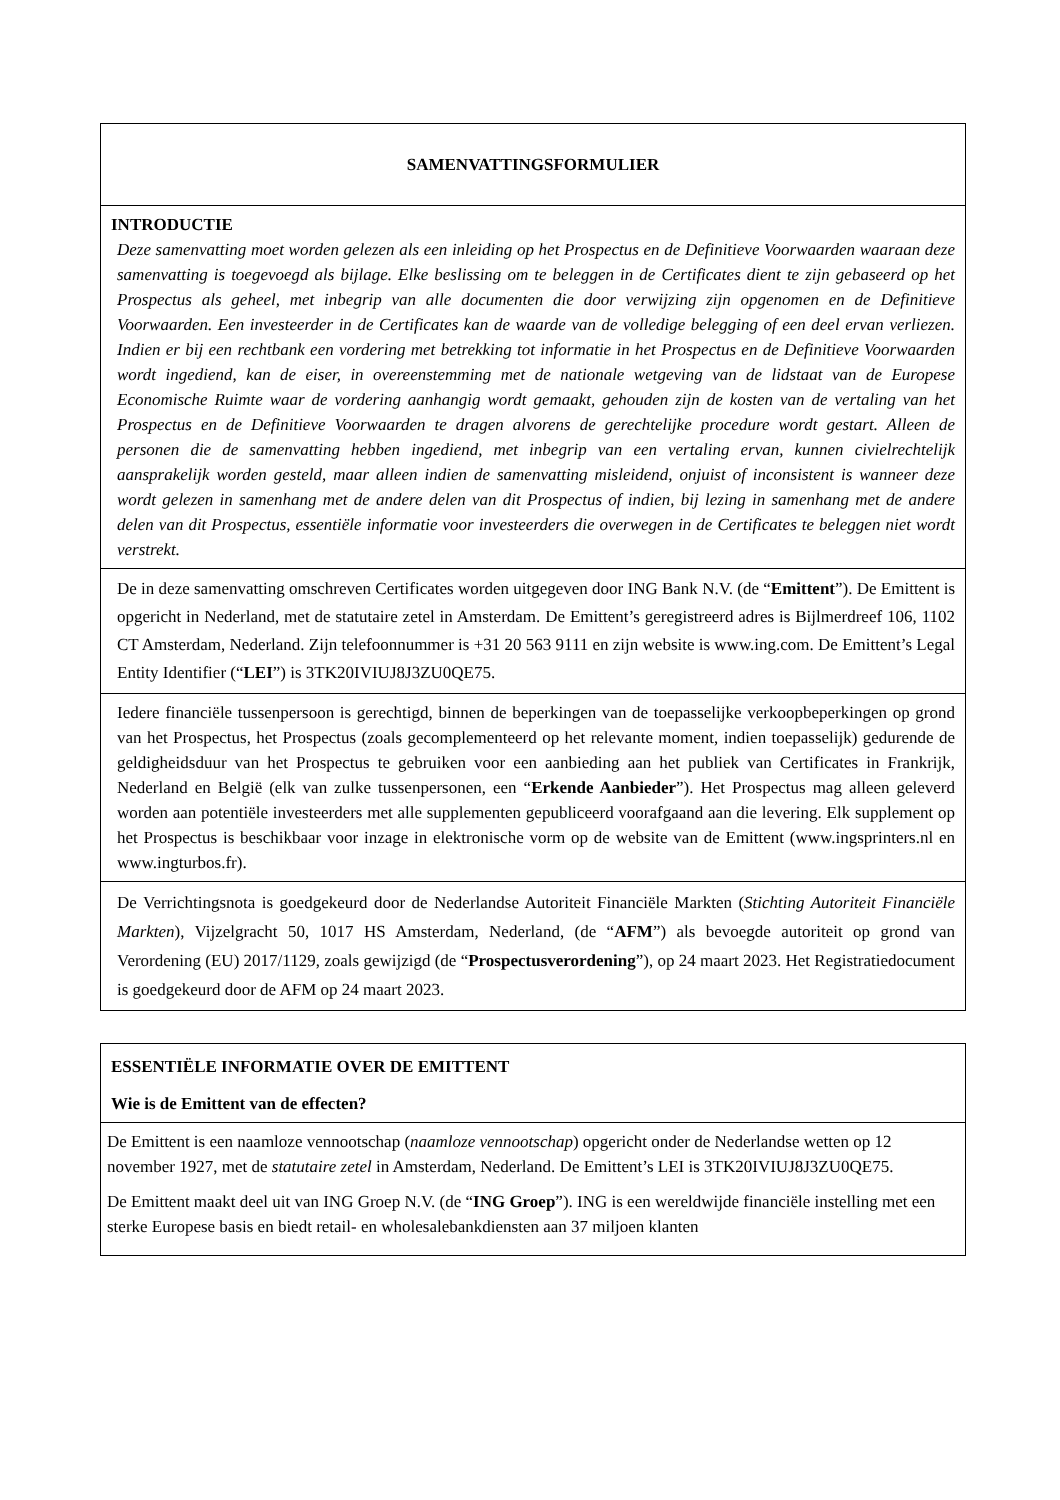| SAMENVATTINGSFORMULIER |
| INTRODUCTIE Deze samenvatting moet worden gelezen als een inleiding op het Prospectus en de Definitieve Voorwaarden waaraan deze samenvatting is toegevoegd als bijlage. Elke beslissing om te beleggen in de Certificates dient te zijn gebaseerd op het Prospectus als geheel, met inbegrip van alle documenten die door verwijzing zijn opgenomen en de Definitieve Voorwaarden. Een investeerder in de Certificates kan de waarde van de volledige belegging of een deel ervan verliezen. Indien er bij een rechtbank een vordering met betrekking tot informatie in het Prospectus en de Definitieve Voorwaarden wordt ingediend, kan de eiser, in overeenstemming met de nationale wetgeving van de lidstaat van de Europese Economische Ruimte waar de vordering aanhangig wordt gemaakt, gehouden zijn de kosten van de vertaling van het Prospectus en de Definitieve Voorwaarden te dragen alvorens de gerechtelijke procedure wordt gestart. Alleen de personen die de samenvatting hebben ingediend, met inbegrip van een vertaling ervan, kunnen civielrechtelijk aansprakelijk worden gesteld, maar alleen indien de samenvatting misleidend, onjuist of inconsistent is wanneer deze wordt gelezen in samenhang met de andere delen van dit Prospectus of indien, bij lezing in samenhang met de andere delen van dit Prospectus, essentiële informatie voor investeerders die overwegen in de Certificates te beleggen niet wordt verstrekt. |
| De in deze samenvatting omschreven Certificates worden uitgegeven door ING Bank N.V. (de “ Emittent ”). De Emittent is opgericht in Nederland, met de statutaire zetel in Amsterdam. De Emittent’s geregistreerd adres is Bijlmerdreef 106, 1102 CT Amsterdam, Nederland. Zijn telefoonnummer is +31 20 563 9111 en zijn website is www.ing.com. De Emittent’s Legal Entity Identifier (“ LEI ”) is 3TK20IVIUJ8J3ZU0QE75. |
| Iedere financiële tussenpersoon is gerechtigd, binnen de beperkingen van de toepasselijke verkoopbeperkingen op grond van het Prospectus, het Prospectus (zoals gecomplementeerd op het relevante moment, indien toepasselijk) gedurende de geldigheidsduur van het Prospectus te gebruiken voor een aanbieding aan het publiek van Certificates in Frankrijk, Nederland en België (elk van zulke tussenpersonen, een “ Erkende Aanbieder ”). Het Prospectus mag alleen geleverd worden aan potentiële investeerders met alle supplementen gepubliceerd voorafgaand aan die levering. Elk supplement op het Prospectus is beschikbaar voor inzage in elektronische vorm op de website van de Emittent (www.ingsprinters.nl en www.ingturbos.fr). |
| De Verrichtingsnota is goedgekeurd door de Nederlandse Autoriteit Financiële Markten ( Stichting Autoriteit Financiële Markten ), Vijzelgracht 50, 1017 HS Amsterdam, Nederland, (de “ AFM ”) als bevoegde autoriteit op grond van Verordening (EU) 2017/1129, zoals gewijzigd (de “ Prospectusverordening ”), op 24 maart 2023. Het Registratiedocument is goedgekeurd door de AFM op 24 maart 2023. |
| ESSENTIËLE INFORMATIE OVER DE EMITTENT Wie is de Emittent van de effecten? |
| De Emittent is een naamloze vennootschap ( naamloze vennootschap ) opgericht onder de Nederlandse wetten op 12 november 1927, met de statutaire zetel in Amsterdam, Nederland. De Emittent’s LEI is 3TK20IVIUJ8J3ZU0QE75. De Emittent maakt deel uit van ING Groep N.V. (de “ ING Groep ”). ING is een wereldwijde financiële instelling met een sterke Europese basis en biedt retail- en wholesalebankdiensten aan 37 miljoen klanten |